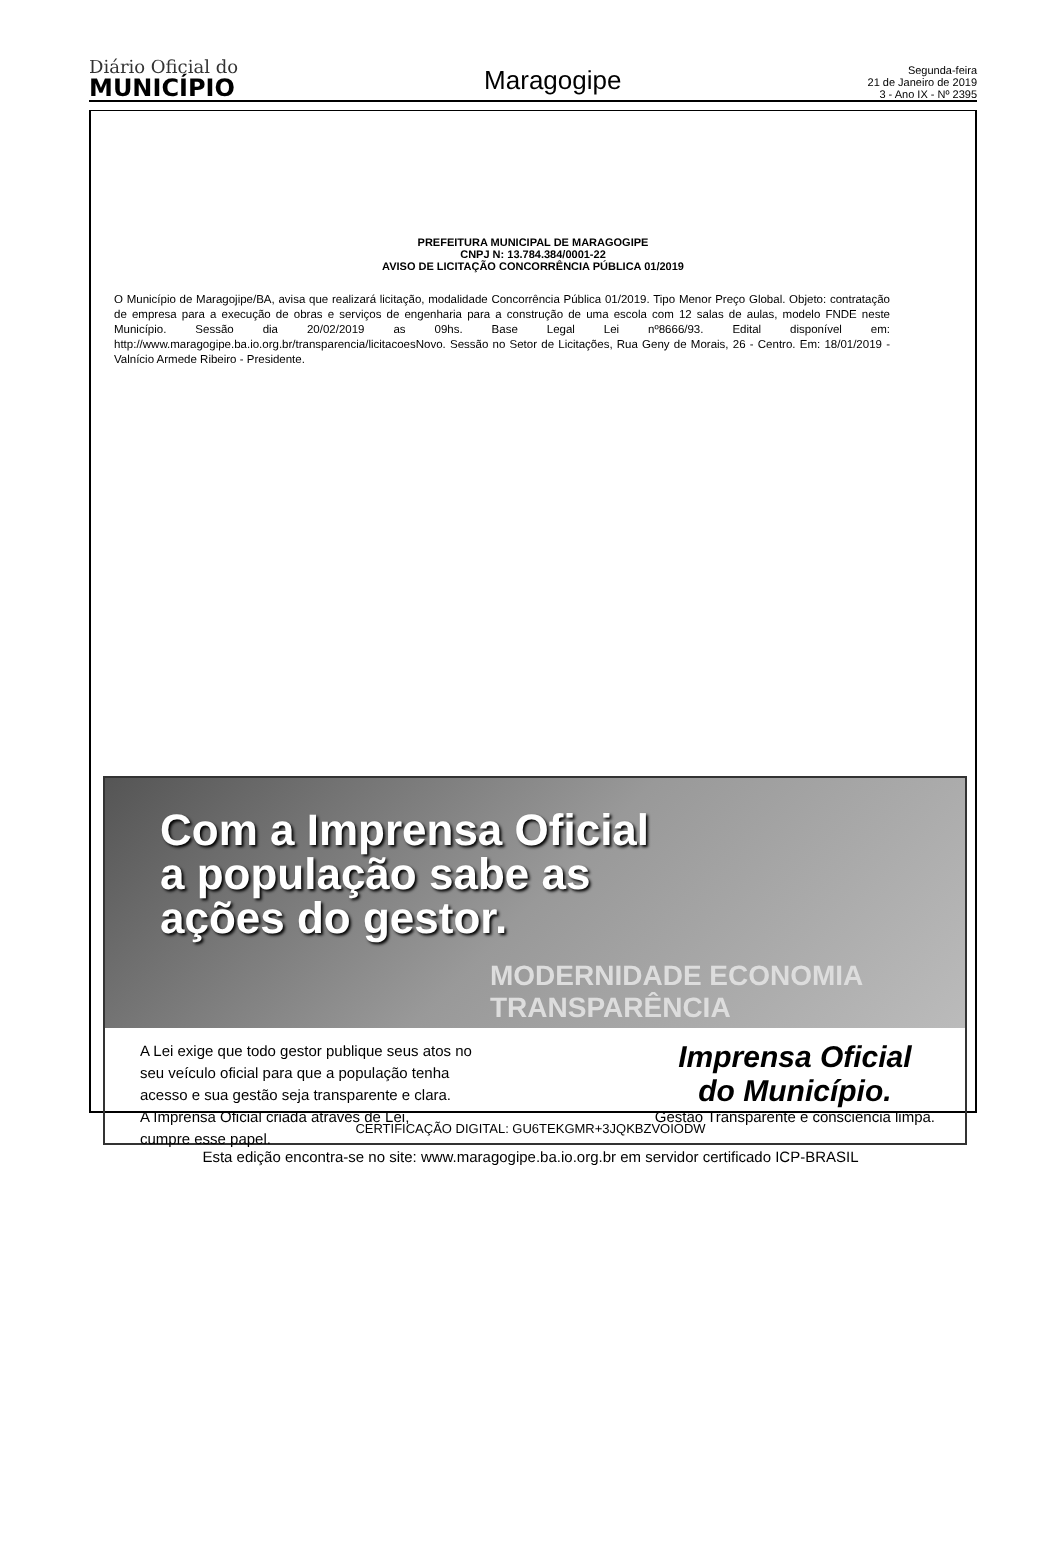Diário Oficial do
MUNICÍPIO
Maragogipe
Segunda-feira
21 de Janeiro de 2019
3 - Ano IX - Nº 2395
PREFEITURA MUNICIPAL DE MARAGOGIPE
CNPJ N: 13.784.384/0001-22
AVISO DE LICITAÇÃO CONCORRÊNCIA PÚBLICA 01/2019
O Município de Maragojipe/BA, avisa que realizará licitação, modalidade Concorrência Pública 01/2019. Tipo Menor Preço Global. Objeto: contratação de empresa para a execução de obras e serviços de engenharia para a construção de uma escola com 12 salas de aulas, modelo FNDE neste Município. Sessão dia 20/02/2019 as 09hs. Base Legal Lei nº8666/93. Edital disponível em: http://www.maragogipe.ba.io.org.br/transparencia/licitacoesNovo. Sessão no Setor de Licitações, Rua Geny de Morais, 26 - Centro. Em: 18/01/2019 - Valnício Armede Ribeiro - Presidente.
Com a Imprensa Oficial
a população sabe as
ações do gestor.
MODERNIDADE ECONOMIA TRANSPARÊNCIA
A Lei exige que todo gestor publique seus atos no
seu veículo oficial para que a população tenha
acesso e sua gestão seja transparente e clara.
A Imprensa Oficial criada através de Lei,
cumpre esse papel.
Imprensa Oficial
do Município.
Gestão Transparente e consciência limpa.
CERTIFICAÇÃO DIGITAL: GU6TEKGMR+3JQKBZVOIODW
Esta edição encontra-se no site: www.maragogipe.ba.io.org.br em servidor certificado ICP-BRASIL